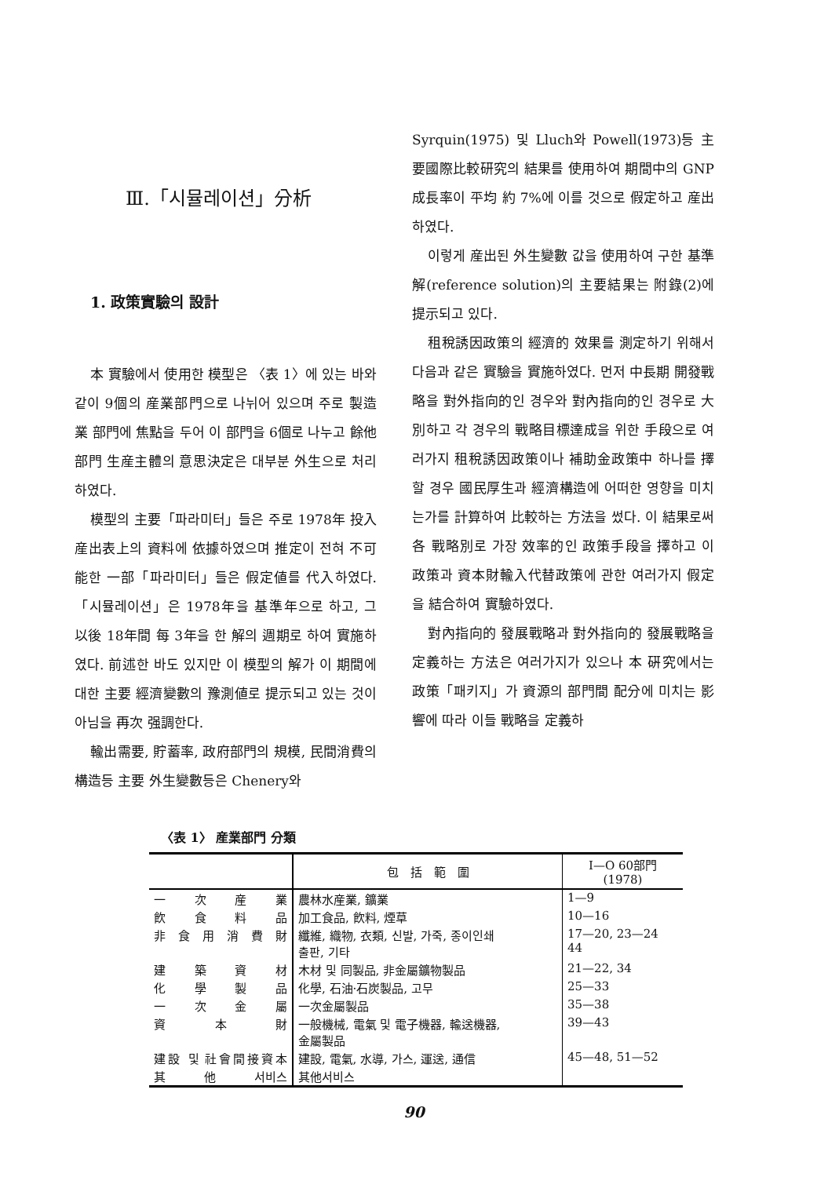Ⅲ.「시뮬레이션」分析
1. 政策實驗의 設計
本 實驗에서 使用한 模型은 〈表 1〉에 있는 바와 같이 9個의 産業部門으로 나뉘어 있으며 주로 製造業 部門에 焦點을 두어 이 部門을 6個로 나누고 餘他部門 生産主體의 意思決定은 대부분 外生으로 처리하였다.
模型의 主要「파라미터」들은 주로 1978年 投入産出表上의 資料에 依據하였으며 推定이 전혀 不可能한 一部「파라미터」들은 假定値를 代入하였다.「시뮬레이션」은 1978年을 基準年으로 하고, 그 以後 18年間 每 3年을 한 解의 週期로 하여 實施하였다. 前述한 바도 있지만 이 模型의 解가 이 期間에 대한 主要 經濟變數의 豫測値로 提示되고 있는 것이 아님을 再次 强調한다.
輸出需要, 貯蓄率, 政府部門의 規模, 民間消費의 構造등 主要 外生變數등은 Chenery와
Syrquin(1975) 및 Lluch와 Powell(1973)등 主要國際比較研究의 結果를 使用하여 期間中의 GNP成長率이 平均 約 7%에 이를 것으로 假定하고 産出하였다.
이렇게 産出된 外生變數 값을 使用하여 구한 基準解(reference solution)의 主要結果는 附錄(2)에 提示되고 있다.
租稅誘因政策의 經濟的 效果를 測定하기 위해서 다음과 같은 實驗을 實施하였다. 먼저 中長期 開發戰略을 對外指向的인 경우와 對內指向的인 경우로 大別하고 각 경우의 戰略目標達成을 위한 手段으로 여러가지 租稅誘因政策이나 補助金政策中 하나를 擇할 경우 國民厚生과 經濟構造에 어떠한 영향을 미치는가를 計算하여 比較하는 方法을 썼다. 이 結果로써 各 戰略別로 가장 效率的인 政策手段을 擇하고 이 政策과 資本財輸入代替政策에 관한 여러가지 假定을 結合하여 實驗하였다.
對內指向的 發展戰略과 對外指向的 發展戰略을 定義하는 方法은 여러가지가 있으나 本 硏究에서는 政策「패키지」가 資源의 部門間 配分에 미치는 影響에 따라 이들 戰略을 定義하
〈表 1〉 産業部門 分類
| | 包 括 範 圍 | I—O 60部門 (1978) |
| --- | --- | --- |
| 一次産業 | 農林水産業, 鑛業 | 1—9 |
| 飮食料品 | 加工食品, 飮料, 煙草 | 10—16 |
| 非食用消費財 | 纖維, 織物, 衣類, 신발, 가죽, 종이인쇄 출판, 기타 | 17—20, 23—24 44 |
| 建築資材 | 木材 및 同製品, 非金屬鑛物製品 | 21—22, 34 |
| 化學製品 | 化學, 石油·石炭製品, 고무 | 25—33 |
| 一次金屬 | 一次金屬製品 | 35—38 |
| 資本財 | 一般機械, 電氣 및 電子機器, 輸送機器, 金屬製品 | 39—43 |
| 建設 및 社會間接資本 | 建設, 電氣, 水導, 가스, 運送, 通信 | 45—48, 51—52 |
| 其他서비스 | 其他서비스 | |
90